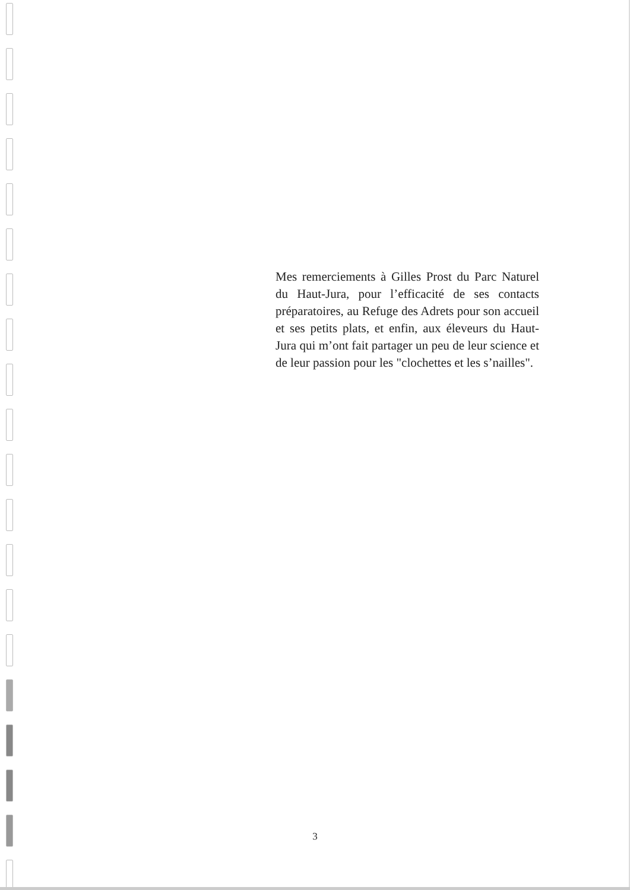Mes remerciements à Gilles Prost du Parc Naturel du Haut-Jura, pour l’efficacité de ses contacts préparatoires, au Refuge des Adrets pour son accueil et ses petits plats, et enfin, aux éleveurs du Haut-Jura qui m’ont fait partager un peu de leur science et de leur passion pour les "clochettes et les s’nailles".
3